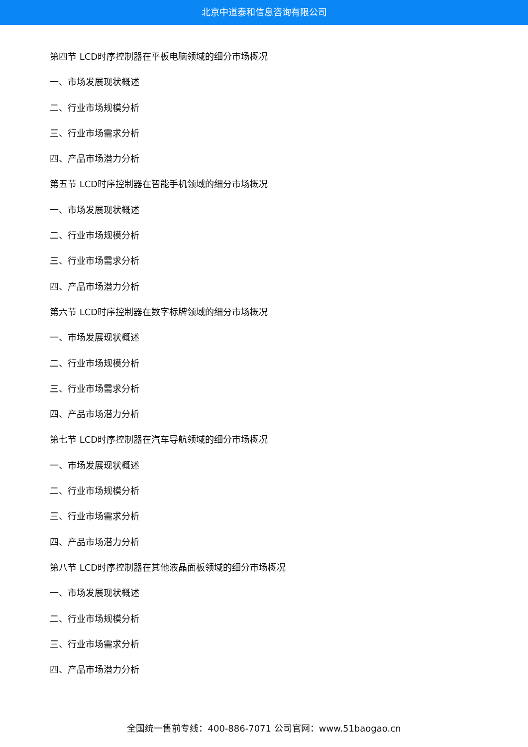北京中道泰和信息咨询有限公司
第四节 LCD时序控制器在平板电脑领域的细分市场概况
一、市场发展现状概述
二、行业市场规模分析
三、行业市场需求分析
四、产品市场潜力分析
第五节 LCD时序控制器在智能手机领域的细分市场概况
一、市场发展现状概述
二、行业市场规模分析
三、行业市场需求分析
四、产品市场潜力分析
第六节 LCD时序控制器在数字标牌领域的细分市场概况
一、市场发展现状概述
二、行业市场规模分析
三、行业市场需求分析
四、产品市场潜力分析
第七节 LCD时序控制器在汽车导航领域的细分市场概况
一、市场发展现状概述
二、行业市场规模分析
三、行业市场需求分析
四、产品市场潜力分析
第八节 LCD时序控制器在其他液晶面板领域的细分市场概况
一、市场发展现状概述
二、行业市场规模分析
三、行业市场需求分析
四、产品市场潜力分析
全国统一售前专线：400-886-7071 公司官网：www.51baogao.cn